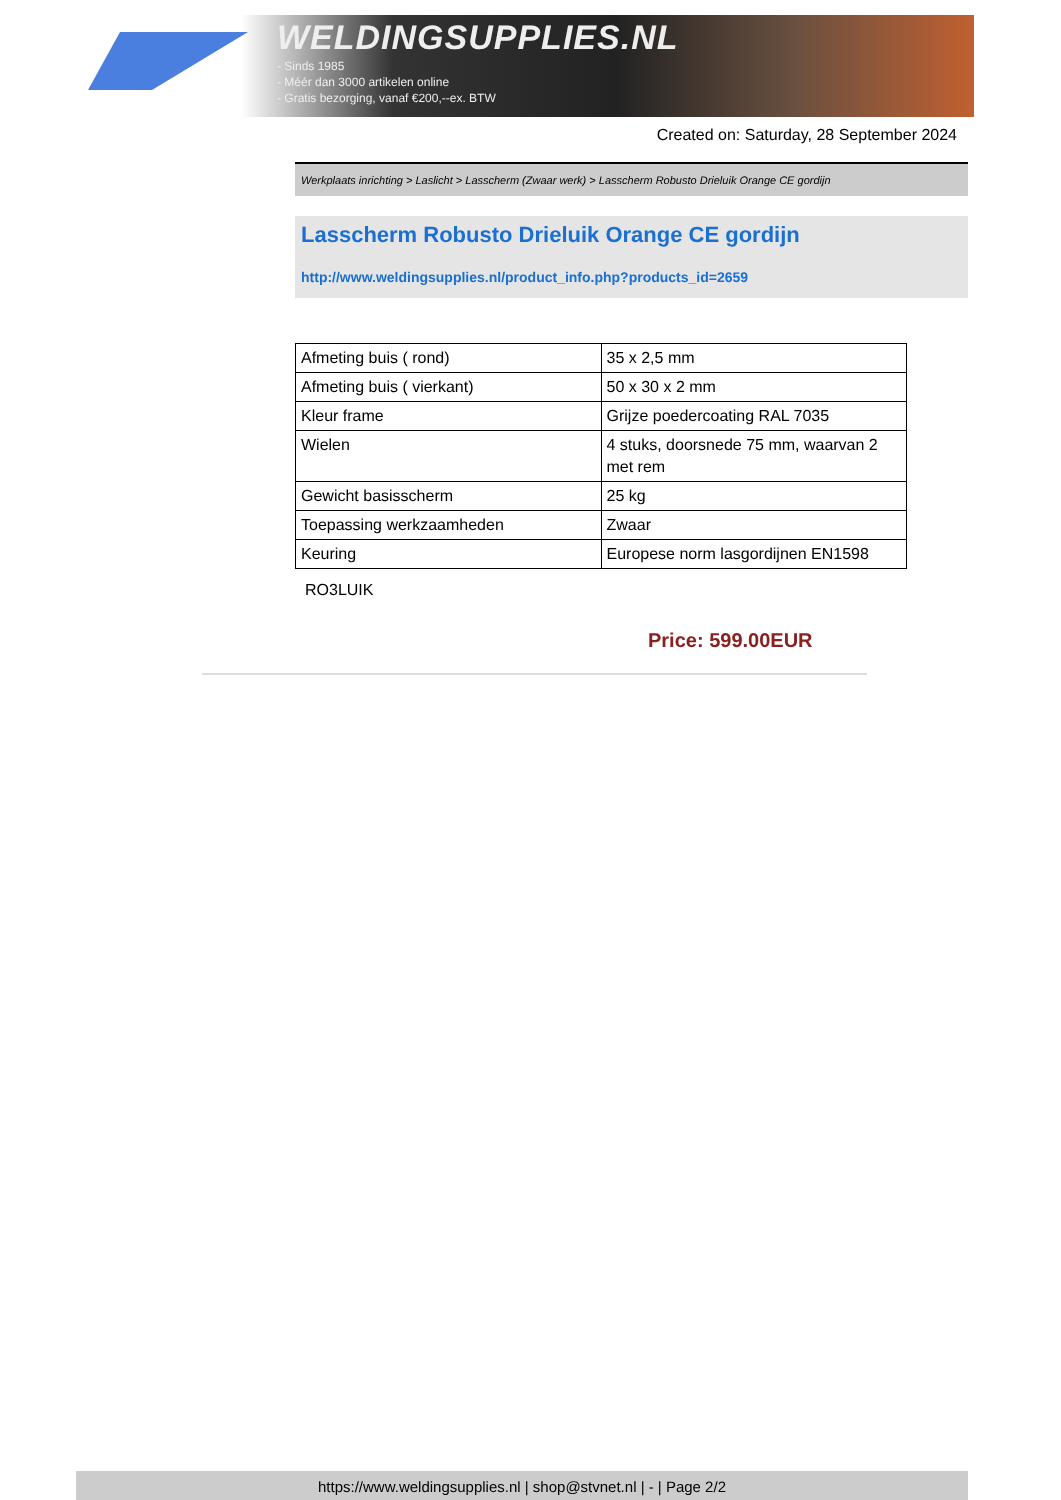WELDINGSUPPLIES.NL
- Sinds 1985
- Méér dan 3000 artikelen online
- Gratis bezorging, vanaf €200,--ex. BTW
Created on: Saturday, 28 September 2024
Werkplaats inrichting > Laslicht > Lasscherm (Zwaar werk) > Lasscherm Robusto Drieluik Orange CE gordijn
Lasscherm Robusto Drieluik Orange CE gordijn
http://www.weldingsupplies.nl/product_info.php?products_id=2659
| Afmeting buis ( rond) | 35 x 2,5 mm |
| Afmeting buis ( vierkant) | 50 x 30 x 2 mm |
| Kleur frame | Grijze poedercoating RAL 7035 |
| Wielen | 4 stuks, doorsnede 75 mm, waarvan 2 met rem |
| Gewicht basisscherm | 25 kg |
| Toepassing werkzaamheden | Zwaar |
| Keuring | Europese norm lasgordijnen EN1598 |
RO3LUIK
Price: 599.00EUR
https://www.weldingsupplies.nl | shop@stvnet.nl | - | Page 2/2